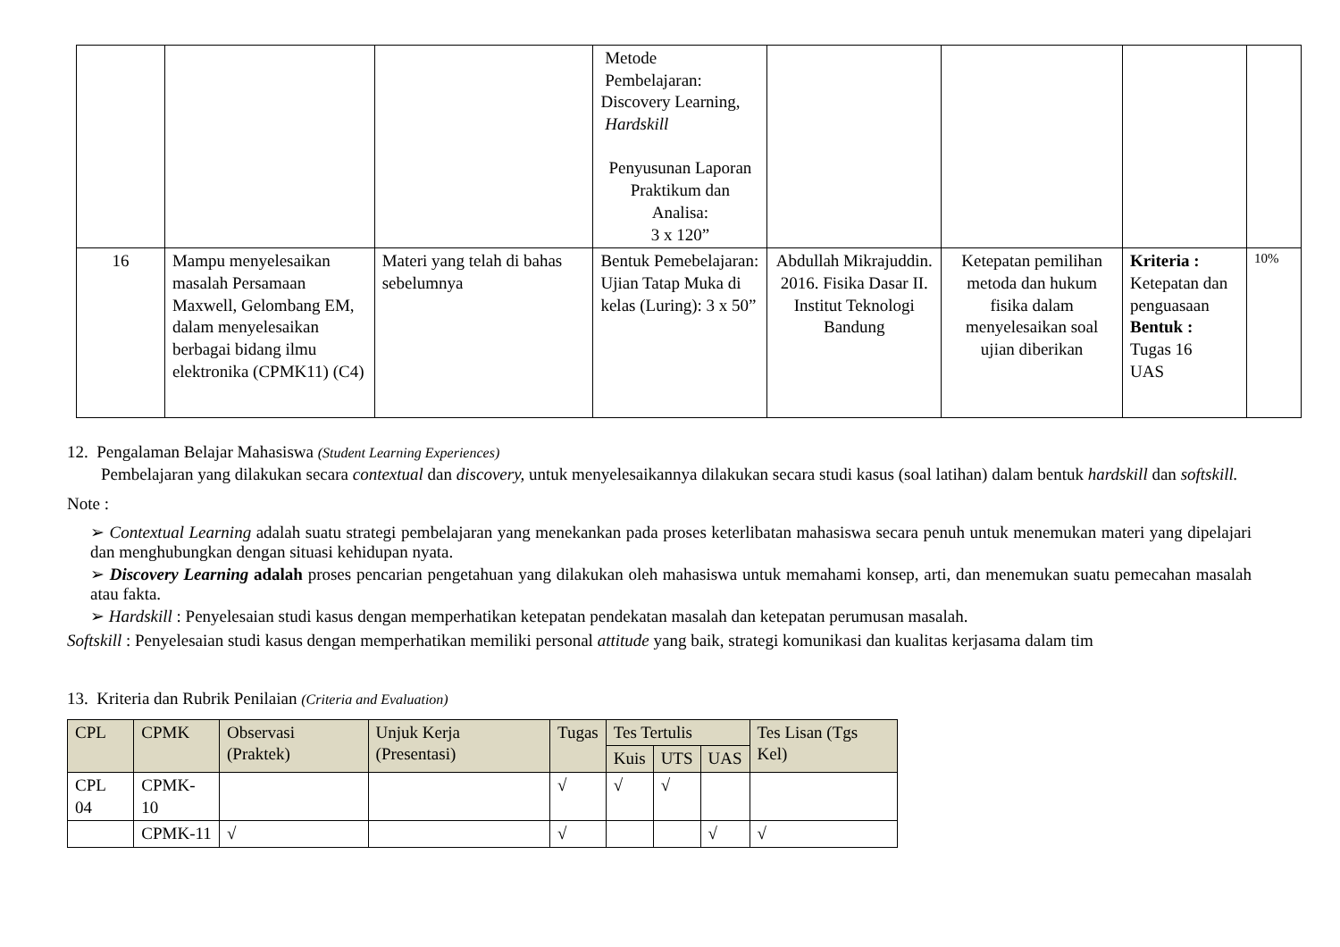| | | | Metode Pembelajaran: Discovery Learning, Hardskill Penyusunan Laporan Praktikum dan Analisa: 3 x 120” | | | | |
| 16 | Mampu menyelesaikan masalah Persamaan Maxwell, Gelombang EM, dalam menyelesaikan berbagai bidang ilmu elektronika (CPMK11) (C4) | Materi yang telah di bahas sebelumnya | Bentuk Pemebelajaran: Ujian Tatap Muka di kelas (Luring): 3 x 50” | Abdullah Mikrajuddin. 2016. Fisika Dasar II. Institut Teknologi Bandung | Ketepatan pemilihan metoda dan hukum fisika dalam menyelesaikan soal ujian diberikan | Kriteria : Ketepatan dan penguasaan Bentuk : Tugas 16 UAS | 10% |
12. Pengalaman Belajar Mahasiswa (Student Learning Experiences)
Pembelajaran yang dilakukan secara contextual dan discovery, untuk menyelesaikannya dilakukan secara studi kasus (soal latihan) dalam bentuk hardskill dan softskill.
Note :
➢ Contextual Learning adalah suatu strategi pembelajaran yang menekankan pada proses keterlibatan mahasiswa secara penuh untuk menemukan materi yang dipelajari dan menghubungkan dengan situasi kehidupan nyata.
➢ Discovery Learning adalah proses pencarian pengetahuan yang dilakukan oleh mahasiswa untuk memahami konsep, arti, dan menemukan suatu pemecahan masalah atau fakta.
➢ Hardskill : Penyelesaian studi kasus dengan memperhatikan ketepatan pendekatan masalah dan ketepatan perumusan masalah.
Softskill : Penyelesaian studi kasus dengan memperhatikan memiliki personal attitude yang baik, strategi komunikasi dan kualitas kerjasama dalam tim
13. Kriteria dan Rubrik Penilaian (Criteria and Evaluation)
| CPL | CPMK | Observasi (Praktek) | Unjuk Kerja (Presentasi) | Tugas | Tes Tertulis | | | Tes Lisan (Tgs Kel) |
| --- | --- | --- | --- | --- | --- | --- | --- | --- |
| | | | | | Kuis | UTS | UAS | |
| CPL 04 | CPMK-10 | | | √ | √ | √ | | |
| | CPMK-11 | √ | | √ | | | √ | √ |